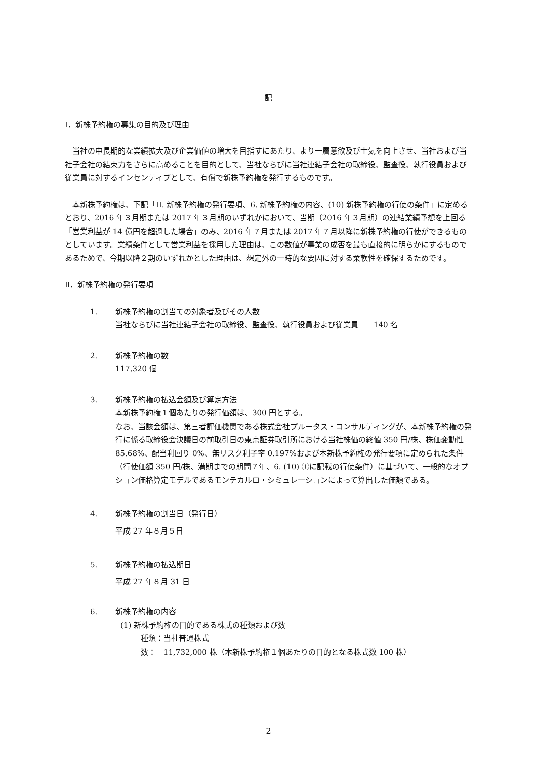記
Ⅰ．新株予約権の募集の目的及び理由
当社の中長期的な業績拡大及び企業価値の増大を目指すにあたり、より一層意欲及び士気を向上させ、当社および当社子会社の結束力をさらに高めることを目的として、当社ならびに当社連結子会社の取締役、監査役、執行役員および従業員に対するインセンティブとして、有償で新株予約権を発行するものです。
本新株予約権は、下記「II. 新株予約権の発行要項、6. 新株予約権の内容、(10) 新株予約権の行使の条件」に定めるとおり、2016 年３月期または 2017 年３月期のいずれかにおいて、当期（2016 年３月期）の連結業績予想を上回る「営業利益が 14 億円を超過した場合」のみ、2016 年７月または 2017 年７月以降に新株予約権の行使ができるものとしています。業績条件として営業利益を採用した理由は、この数値が事業の成否を最も直接的に明らかにするものであるためで、今期以降２期のいずれかとした理由は、想定外の一時的な要因に対する柔軟性を確保するためです。
Ⅱ．新株予約権の発行要項
1. 新株予約権の割当ての対象者及びその人数
当社ならびに当社連結子会社の取締役、監査役、執行役員および従業員　　140 名
2. 新株予約権の数
117,320 個
3. 新株予約権の払込金額及び算定方法
本新株予約権１個あたりの発行価額は、300 円とする。
なお、当該金額は、第三者評価機関である株式会社プルータス・コンサルティングが、本新株予約権の発行に係る取締役会決議日の前取引日の東京証券取引所における当社株価の終値 350 円/株、株価変動性 85.68%、配当利回り 0%、無リスク利子率 0.197%および本新株予約権の発行要項に定められた条件（行使価額 350 円/株、満期までの期間７年、6. (10) ①に記載の行使条件）に基づいて、一般的なオプション価格算定モデルであるモンテカルロ・シミュレーションによって算出した価額である。
4. 新株予約権の割当日（発行日）
平成 27 年８月５日
5. 新株予約権の払込期日
平成 27 年８月 31 日
6. 新株予約権の内容
(1) 新株予約権の目的である株式の種類および数
種類：当社普通株式
数：　11,732,000 株（本新株予約権１個あたりの目的となる株式数 100 株）
2